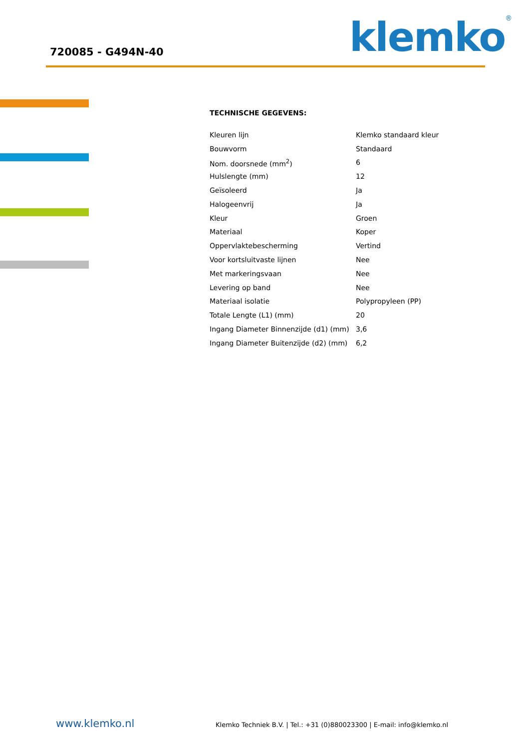720085 - G494N-40 klemko<sup>®</sup>
TECHNISCHE GEGEVENS:
| Kleuren lijn | Klemko standaard kleur |
| Bouwvorm | Standaard |
| Nom. doorsnede (mm<sup>2</sup>) | 6 |
| Hulslengte (mm) | 12 |
| Geïsoleerd | Ja |
| Halogeenvrij | Ja |
| Kleur | Groen |
| Materiaal | Koper |
| Oppervlaktebescherming | Vertind |
| Voor kortsluitvaste lijnen | Nee |
| Met markeringsvaan | Nee |
| Levering op band | Nee |
| Materiaal isolatie | Polypropyleen (PP) |
| Totale Lengte (L1) (mm) | 20 |
| Ingang Diameter Binnenzijde (d1) (mm) | 3,6 |
| Ingang Diameter Buitenzijde (d2) (mm) | 6,2 |
www.klemko.nl Klemko Techniek B.V. | Tel.: +31 (0)880023300 | E-mail: info@klemko.nl